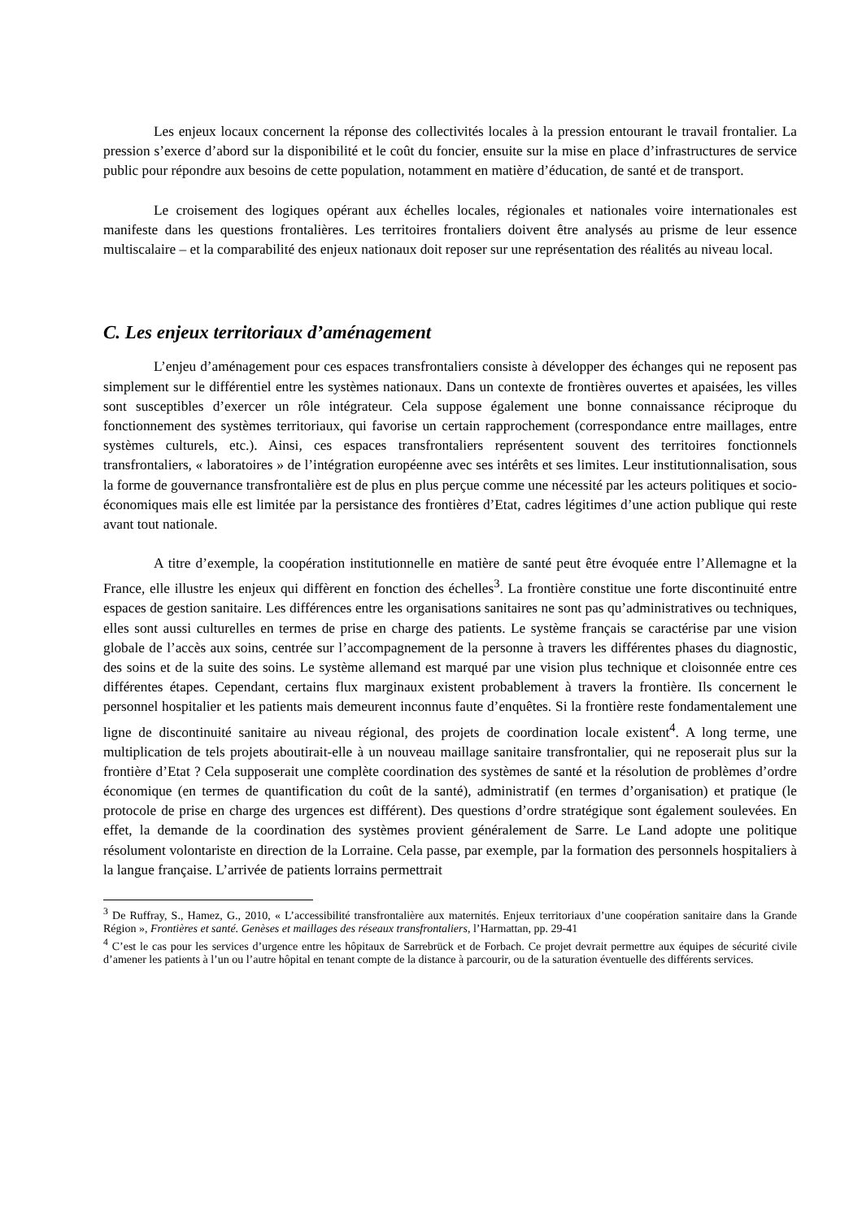Les enjeux locaux concernent la réponse des collectivités locales à la pression entourant le travail frontalier. La pression s’exerce d’abord sur la disponibilité et le coût du foncier, ensuite sur la mise en place d’infrastructures de service public pour répondre aux besoins de cette population, notamment en matière d’éducation, de santé et de transport.
Le croisement des logiques opérant aux échelles locales, régionales et nationales voire internationales est manifeste dans les questions frontalières. Les territoires frontaliers doivent être analysés au prisme de leur essence multiscalaire – et la comparabilité des enjeux nationaux doit reposer sur une représentation des réalités au niveau local.
C. Les enjeux territoriaux d’aménagement
L’enjeu d’aménagement pour ces espaces transfrontaliers consiste à développer des échanges qui ne reposent pas simplement sur le différentiel entre les systèmes nationaux. Dans un contexte de frontières ouvertes et apaisées, les villes sont susceptibles d’exercer un rôle intégrateur. Cela suppose également une bonne connaissance réciproque du fonctionnement des systèmes territoriaux, qui favorise un certain rapprochement (correspondance entre maillages, entre systèmes culturels, etc.). Ainsi, ces espaces transfrontaliers représentent souvent des territoires fonctionnels transfrontaliers, « laboratoires » de l’intégration européenne avec ses intérêts et ses limites. Leur institutionnalisation, sous la forme de gouvernance transfrontalière est de plus en plus perçue comme une nécessité par les acteurs politiques et socio-économiques mais elle est limitée par la persistance des frontières d’Etat, cadres légitimes d’une action publique qui reste avant tout nationale.
A titre d’exemple, la coopération institutionnelle en matière de santé peut être évoquée entre l’Allemagne et la France, elle illustre les enjeux qui diffèrent en fonction des échelles<sup>3</sup>. La frontière constitue une forte discontinuité entre espaces de gestion sanitaire. Les différences entre les organisations sanitaires ne sont pas qu’administratives ou techniques, elles sont aussi culturelles en termes de prise en charge des patients. Le système français se caractérise par une vision globale de l’accès aux soins, centrée sur l’accompagnement de la personne à travers les différentes phases du diagnostic, des soins et de la suite des soins. Le système allemand est marqué par une vision plus technique et cloisonnée entre ces différentes étapes. Cependant, certains flux marginaux existent probablement à travers la frontière. Ils concernent le personnel hospitalier et les patients mais demeurent inconnus faute d’enquêtes. Si la frontière reste fondamentalement une ligne de discontinuité sanitaire au niveau régional, des projets de coordination locale existent<sup>4</sup>. A long terme, une multiplication de tels projets aboutirait-elle à un nouveau maillage sanitaire transfrontalier, qui ne reposerait plus sur la frontière d’Etat ? Cela supposerait une complète coordination des systèmes de santé et la résolution de problèmes d’ordre économique (en termes de quantification du coût de la santé), administratif (en termes d’organisation) et pratique (le protocole de prise en charge des urgences est différent). Des questions d’ordre stratégique sont également soulevées. En effet, la demande de la coordination des systèmes provient généralement de Sarre. Le Land adopte une politique résolument volontariste en direction de la Lorraine. Cela passe, par exemple, par la formation des personnels hospitaliers à la langue française. L’arrivée de patients lorrains permettrait
<sup>3</sup> De Ruffray, S., Hamez, G., 2010, « L’accessibilité transfrontalière aux maternités. Enjeux territoriaux d’une coopération sanitaire dans la Grande Région », Frontières et santé. Genèses et maillages des réseaux transfrontaliers, l’Harmattan, pp. 29-41
<sup>4</sup> C’est le cas pour les services d’urgence entre les hôpitaux de Sarrebrück et de Forbach. Ce projet devrait permettre aux équipes de sécurité civile d’amener les patients à l’un ou l’autre hôpital en tenant compte de la distance à parcourir, ou de la saturation éventuelle des différents services.